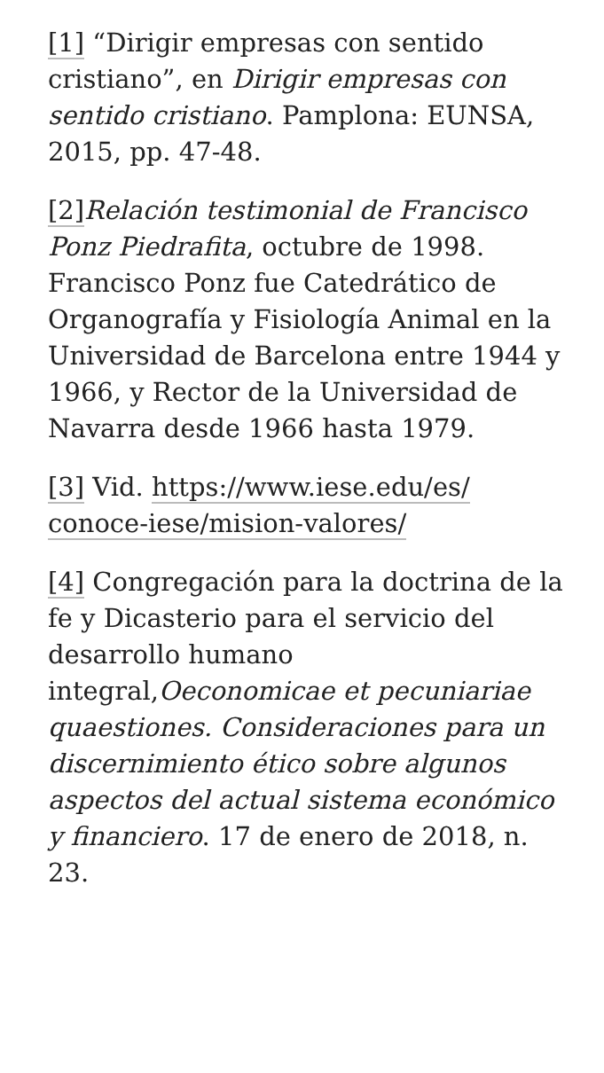[1] “Dirigir empresas con sentido cristiano”, en Dirigir empresas con sentido cristiano. Pamplona: EUNSA, 2015, pp. 47-48.
[2] Relación testimonial de Francisco Ponz Piedrafita, octubre de 1998. Francisco Ponz fue Catedrático de Organografía y Fisiología Animal en la Universidad de Barcelona entre 1944 y 1966, y Rector de la Universidad de Navarra desde 1966 hasta 1979.
[3] Vid. https://www.iese.edu/es/ conoce-iese/mision-valores/
[4] Congregación para la doctrina de la fe y Dicasterio para el servicio del desarrollo humano integral,Oeconomicae et pecuniariae quaestiones. Consideraciones para un discernimiento ético sobre algunos aspectos del actual sistema económico y financiero. 17 de enero de 2018, n. 23.